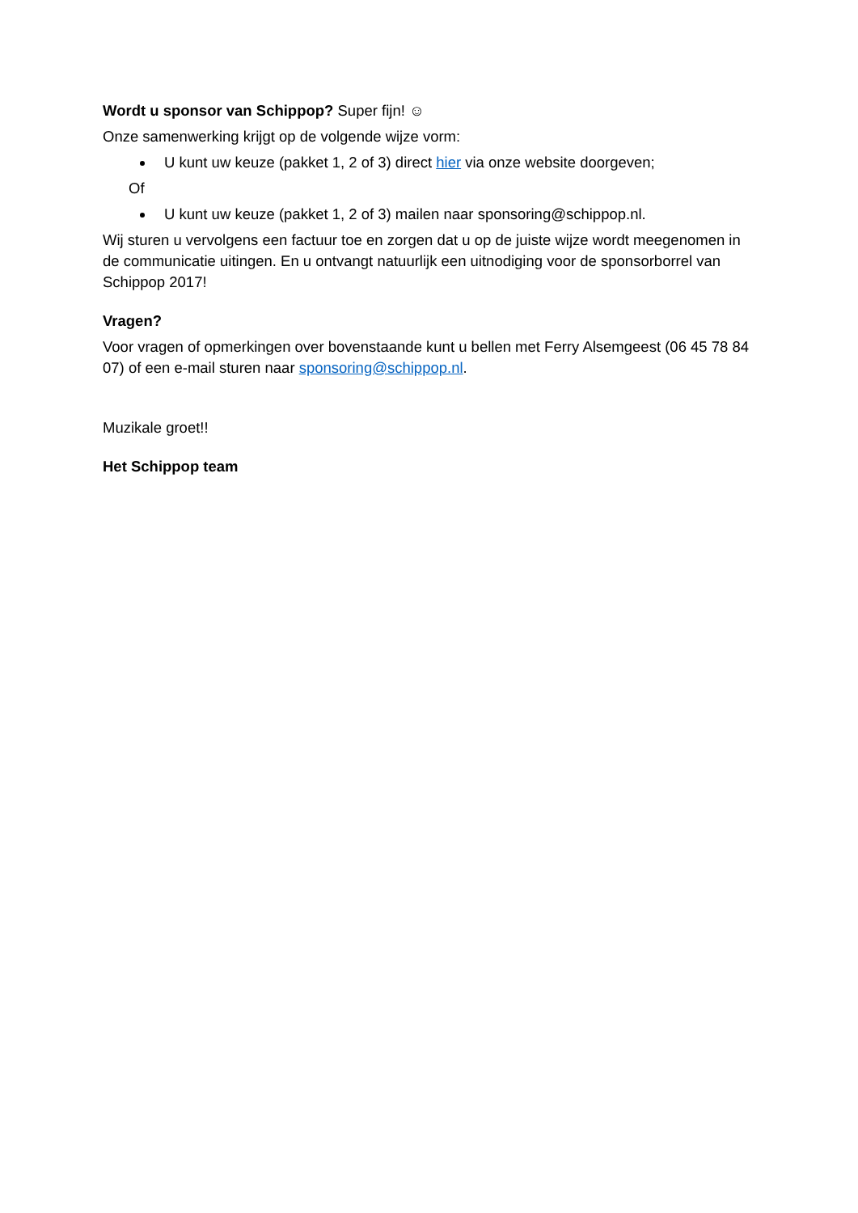Wordt u sponsor van Schippop? Super fijn! ☺
Onze samenwerking krijgt op de volgende wijze vorm:
U kunt uw keuze (pakket 1, 2 of 3) direct hier via onze website doorgeven;
Of
U kunt uw keuze (pakket 1, 2 of 3) mailen naar sponsoring@schippop.nl.
Wij sturen u vervolgens een factuur toe en zorgen dat u op de juiste wijze wordt meegenomen in de communicatie uitingen. En u ontvangt natuurlijk een uitnodiging voor de sponsorborrel van Schippop 2017!
Vragen?
Voor vragen of opmerkingen over bovenstaande kunt u bellen met Ferry Alsemgeest (06 45 78 84 07) of een e-mail sturen naar sponsoring@schippop.nl.
Muzikale groet!!
Het Schippop team